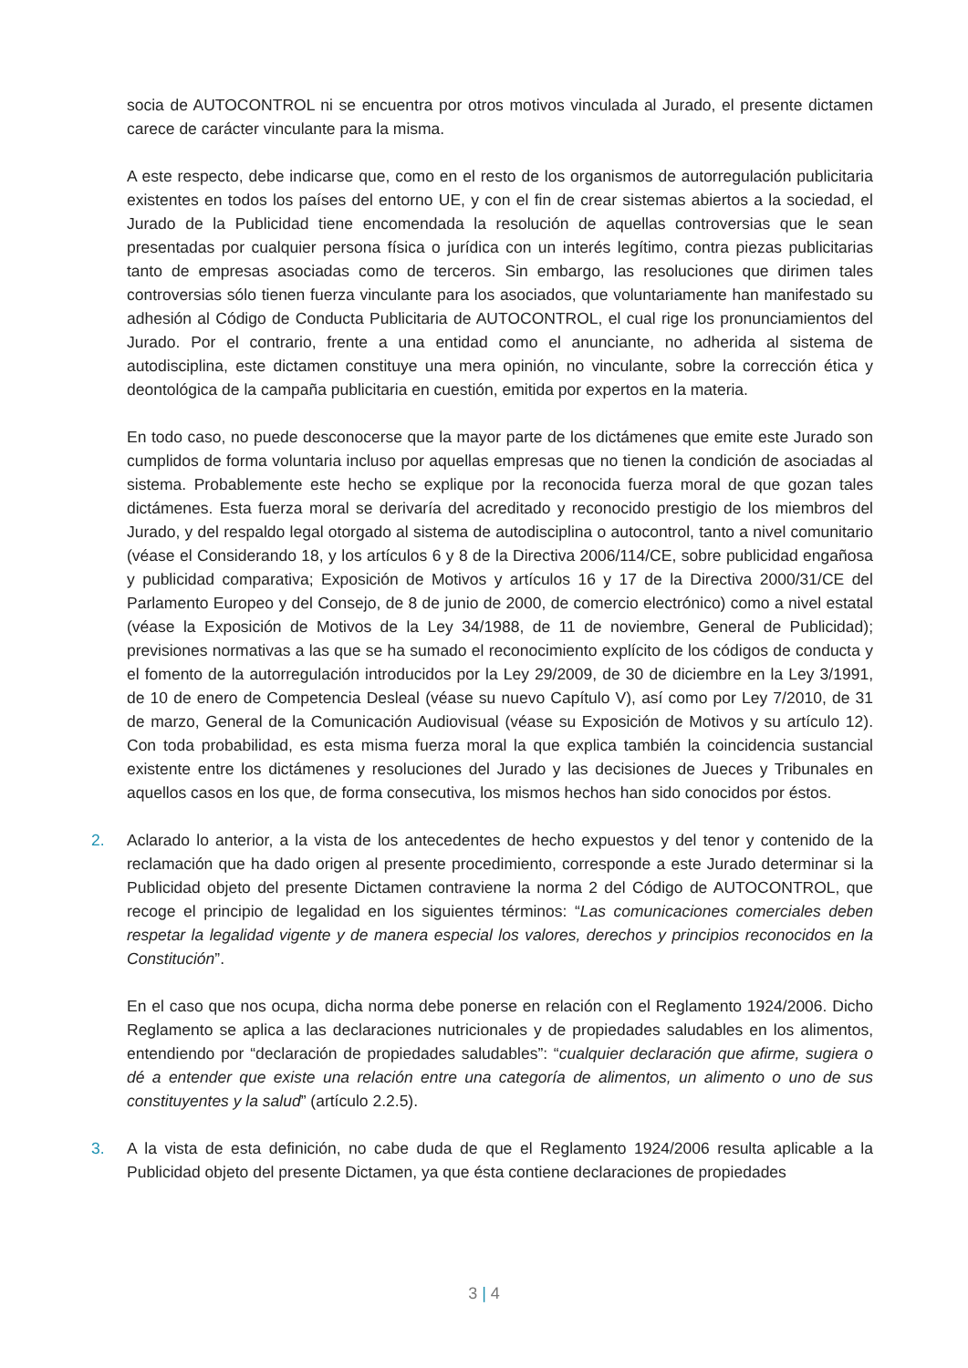socia de AUTOCONTROL ni se encuentra por otros motivos vinculada al Jurado, el presente dictamen carece de carácter vinculante para la misma.
A este respecto, debe indicarse que, como en el resto de los organismos de autorregulación publicitaria existentes en todos los países del entorno UE, y con el fin de crear sistemas abiertos a la sociedad, el Jurado de la Publicidad tiene encomendada la resolución de aquellas controversias que le sean presentadas por cualquier persona física o jurídica con un interés legítimo, contra piezas publicitarias tanto de empresas asociadas como de terceros. Sin embargo, las resoluciones que dirimen tales controversias sólo tienen fuerza vinculante para los asociados, que voluntariamente han manifestado su adhesión al Código de Conducta Publicitaria de AUTOCONTROL, el cual rige los pronunciamientos del Jurado. Por el contrario, frente a una entidad como el anunciante, no adherida al sistema de autodisciplina, este dictamen constituye una mera opinión, no vinculante, sobre la corrección ética y deontológica de la campaña publicitaria en cuestión, emitida por expertos en la materia.
En todo caso, no puede desconocerse que la mayor parte de los dictámenes que emite este Jurado son cumplidos de forma voluntaria incluso por aquellas empresas que no tienen la condición de asociadas al sistema. Probablemente este hecho se explique por la reconocida fuerza moral de que gozan tales dictámenes. Esta fuerza moral se derivaría del acreditado y reconocido prestigio de los miembros del Jurado, y del respaldo legal otorgado al sistema de autodisciplina o autocontrol, tanto a nivel comunitario (véase el Considerando 18, y los artículos 6 y 8 de la Directiva 2006/114/CE, sobre publicidad engañosa y publicidad comparativa; Exposición de Motivos y artículos 16 y 17 de la Directiva 2000/31/CE del Parlamento Europeo y del Consejo, de 8 de junio de 2000, de comercio electrónico) como a nivel estatal (véase la Exposición de Motivos de la Ley 34/1988, de 11 de noviembre, General de Publicidad); previsiones normativas a las que se ha sumado el reconocimiento explícito de los códigos de conducta y el fomento de la autorregulación introducidos por la Ley 29/2009, de 30 de diciembre en la Ley 3/1991, de 10 de enero de Competencia Desleal (véase su nuevo Capítulo V), así como por Ley 7/2010, de 31 de marzo, General de la Comunicación Audiovisual (véase su Exposición de Motivos y su artículo 12). Con toda probabilidad, es esta misma fuerza moral la que explica también la coincidencia sustancial existente entre los dictámenes y resoluciones del Jurado y las decisiones de Jueces y Tribunales en aquellos casos en los que, de forma consecutiva, los mismos hechos han sido conocidos por éstos.
2. Aclarado lo anterior, a la vista de los antecedentes de hecho expuestos y del tenor y contenido de la reclamación que ha dado origen al presente procedimiento, corresponde a este Jurado determinar si la Publicidad objeto del presente Dictamen contraviene la norma 2 del Código de AUTOCONTROL, que recoge el principio de legalidad en los siguientes términos: “Las comunicaciones comerciales deben respetar la legalidad vigente y de manera especial los valores, derechos y principios reconocidos en la Constitución”.
En el caso que nos ocupa, dicha norma debe ponerse en relación con el Reglamento 1924/2006. Dicho Reglamento se aplica a las declaraciones nutricionales y de propiedades saludables en los alimentos, entendiendo por “declaración de propiedades saludables”: “cualquier declaración que afirme, sugiera o dé a entender que existe una relación entre una categoría de alimentos, un alimento o uno de sus constituyentes y la salud” (artículo 2.2.5).
3. A la vista de esta definición, no cabe duda de que el Reglamento 1924/2006 resulta aplicable a la Publicidad objeto del presente Dictamen, ya que ésta contiene declaraciones de propiedades
3 | 4